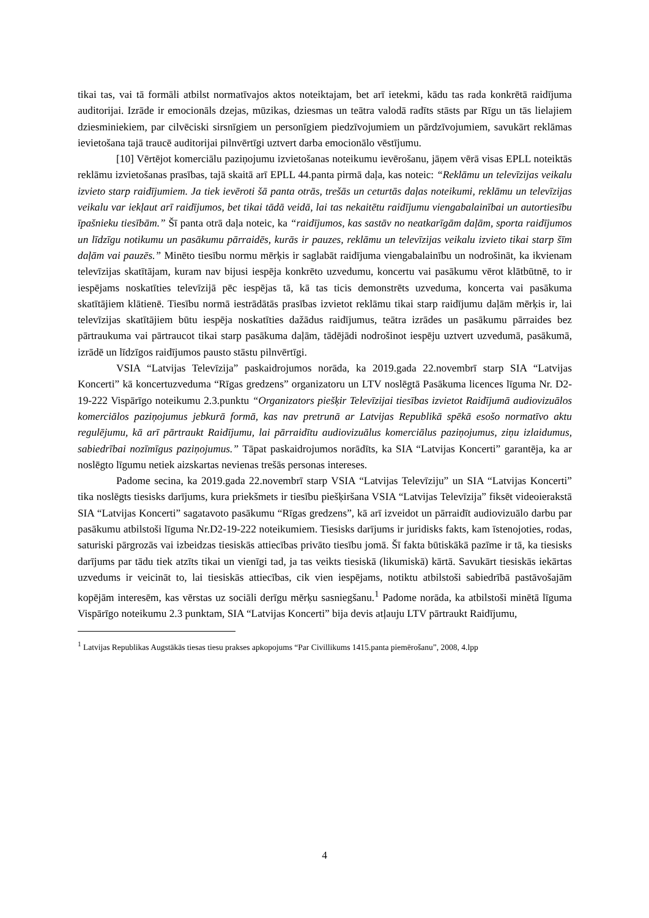tikai tas, vai tā formāli atbilst normatīvajos aktos noteiktajam, bet arī ietekmi, kādu tas rada konkrētā raidījuma auditorijai. Izrāde ir emocionāls dzejas, mūzikas, dziesmas un teātra valodā radīts stāsts par Rīgu un tās lielajiem dziesminiekiem, par cilvēciski sirsnīgiem un personīgiem piedzīvojumiem un pārdzīvojumiem, savukārt reklāmas ievietošana tajā traucē auditorijai pilnvērtīgi uztvert darba emocionālo vēstījumu.
[10] Vērtējot komerciālu paziņojumu izvietošanas noteikumu ievērošanu, jāņem vērā visas EPLL noteiktās reklāmu izvietošanas prasības, tajā skaitā arī EPLL 44.panta pirmā daļa, kas noteic: “Reklāmu un televīzijas veikalu izvieto starp raidījumiem. Ja tiek ievēroti šā panta otrās, trešās un ceturtās daļas noteikumi, reklāmu un televīzijas veikalu var iekļaut arī raidījumos, bet tikai tādā veidā, lai tas nekaitētu raidījumu viengabalainībai un autortiesību īpašnieku tiesībām.” Šī panta otrā daļa noteic, ka “raidījumos, kas sastāv no neatkarīgām daļām, sporta raidījumos un līdzīgu notikumu un pasākumu pārraidēs, kurās ir pauzes, reklāmu un televīzijas veikalu izvieto tikai starp šīm daļām vai pauzēs.” Minēto tiesību normu mērķis ir saglabāt raidījuma viengabalainību un nodrošināt, ka ikvienam televīzijas skatītājam, kuram nav bijusi iespēja konkrēto uzvedumu, koncertu vai pasākumu vērot klātbūtnē, to ir iespējams noskatīties televīzijā pēc iespējas tā, kā tas ticis demonstrēts uzveduma, koncerta vai pasākuma skatītājiem klātienē. Tiesību normā iestrādātās prasības izvietot reklāmu tikai starp raidījumu daļām mērķis ir, lai televīzijas skatītājiem būtu iespēja noskatīties dažādus raidījumus, teātra izrādes un pasākumu pārraides bez pārtraukuma vai pārtraucot tikai starp pasākuma daļām, tādējādi nodrošinot iespēju uztvert uzvedumā, pasākumā, izrādē un līdzīgos raidījumos pausto stāstu pilnvērtīgi.
VSIA “Latvijas Televīzija” paskaidrojumos norāda, ka 2019.gada 22.novembrī starp SIA “Latvijas Koncerti” kā koncertuzveduma “Rīgas gredzens” organizatoru un LTV noslēgtā Pasākuma licences līguma Nr. D2-19-222 Vispārīgo noteikumu 2.3.punktu “Organizators piešķir Televīzijai tiesības izvietot Raidījumā audiovizuālos komerciālos paziņojumus jebkurā formā, kas nav pretrunā ar Latvijas Republikā spēkā esošo normatīvo aktu regulējumu, kā arī pārtraukt Raidījumu, lai pārraidītu audiovizuālus komerciālus paziņojumus, ziņu izlaidumus, sabiedrībai nozīmīgus paziņojumus.” Tāpat paskaidrojumos norādīts, ka SIA “Latvijas Koncerti” garantēja, ka ar noslēgto līgumu netiek aizskartas nevienas trešās personas intereses.
Padome secina, ka 2019.gada 22.novembrī starp VSIA “Latvijas Televīziju” un SIA “Latvijas Koncerti” tika noslēgts tiesisks darījums, kura priekšmets ir tiesību piešķiršana VSIA “Latvijas Televīzija” fiksēt videoierakstā SIA “Latvijas Koncerti” sagatavoto pasākumu “Rīgas gredzens”, kā arī izveidot un pārraidīt audiovizuālo darbu par pasākumu atbilstoši līguma Nr.D2-19-222 noteikumiem. Tiesisks darījums ir juridisks fakts, kam īstenojoties, rodas, saturiski pārgrozās vai izbeidzas tiesiskās attiecības privāto tiesību jomā. Šī fakta būtiskākā pazīme ir tā, ka tiesisks darījums par tādu tiek atzīts tikai un vienīgi tad, ja tas veikts tiesiskā (likumiskā) kārtā. Savukārt tiesiskās iekārtas uzvedums ir veicināt to, lai tiesiskās attiecības, cik vien iespējams, notiktu atbilstoši sabiedrībā pastāvošajām kopējām interesēm, kas vērstas uz sociāli derīgu mērķu sasniegšanu.<sup>1</sup> Padome norāda, ka atbilstoši minētā līguma Vispārīgo noteikumu 2.3 punktam, SIA “Latvijas Koncerti” bija devis atļauju LTV pārtraukt Raidījumu,
<sup>1</sup> Latvijas Republikas Augstākās tiesas tiesu prakses apkopojums “Par Civillikums 1415.panta piemērošanu”, 2008, 4.lpp
4